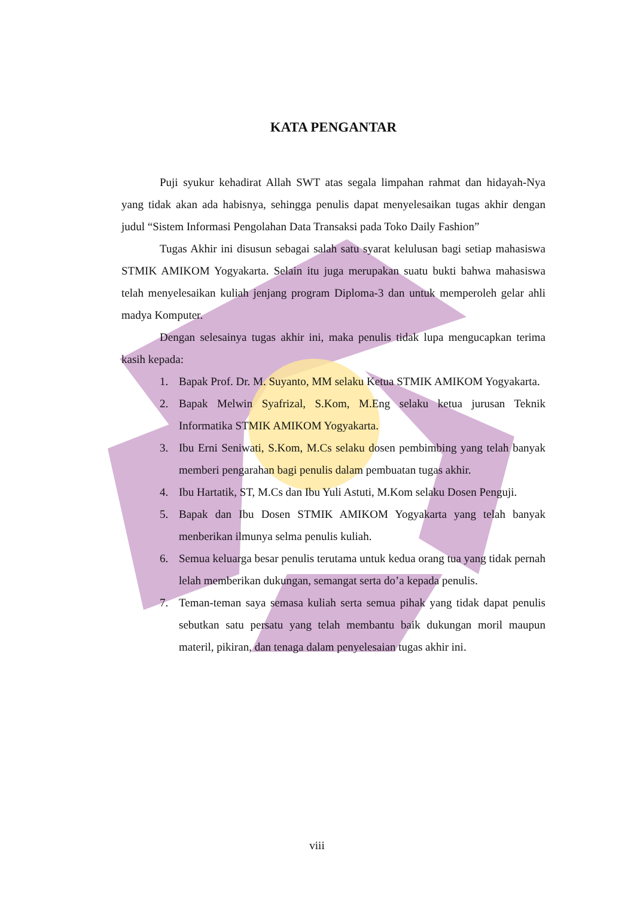KATA PENGANTAR
Puji syukur kehadirat Allah SWT atas segala limpahan rahmat dan hidayah-Nya yang tidak akan ada habisnya, sehingga penulis dapat menyelesaikan tugas akhir dengan judul “Sistem Informasi Pengolahan Data Transaksi pada Toko Daily Fashion”
Tugas Akhir ini disusun sebagai salah satu syarat kelulusan bagi setiap mahasiswa STMIK AMIKOM Yogyakarta. Selain itu juga merupakan suatu bukti bahwa mahasiswa telah menyelesaikan kuliah jenjang program Diploma-3 dan untuk memperoleh gelar ahli madya Komputer.
Dengan selesainya tugas akhir ini, maka penulis tidak lupa mengucapkan terima kasih kepada:
1. Bapak Prof. Dr. M. Suyanto, MM selaku Ketua STMIK AMIKOM Yogyakarta.
2. Bapak Melwin Syafrizal, S.Kom, M.Eng selaku ketua jurusan Teknik Informatika STMIK AMIKOM Yogyakarta.
3. Ibu Erni Seniwati, S.Kom, M.Cs selaku dosen pembimbing yang telah banyak memberi pengarahan bagi penulis dalam pembuatan tugas akhir.
4. Ibu Hartatik, ST, M.Cs dan Ibu Yuli Astuti, M.Kom selaku Dosen Penguji.
5. Bapak dan Ibu Dosen STMIK AMIKOM Yogyakarta yang telah banyak menberikan ilmunya selma penulis kuliah.
6. Semua keluarga besar penulis terutama untuk kedua orang tua yang tidak pernah lelah memberikan dukungan, semangat serta do’a kepada penulis.
7. Teman-teman saya semasa kuliah serta semua pihak yang tidak dapat penulis sebutkan satu persatu yang telah membantu baik dukungan moril maupun materil, pikiran, dan tenaga dalam penyelesaian tugas akhir ini.
viii